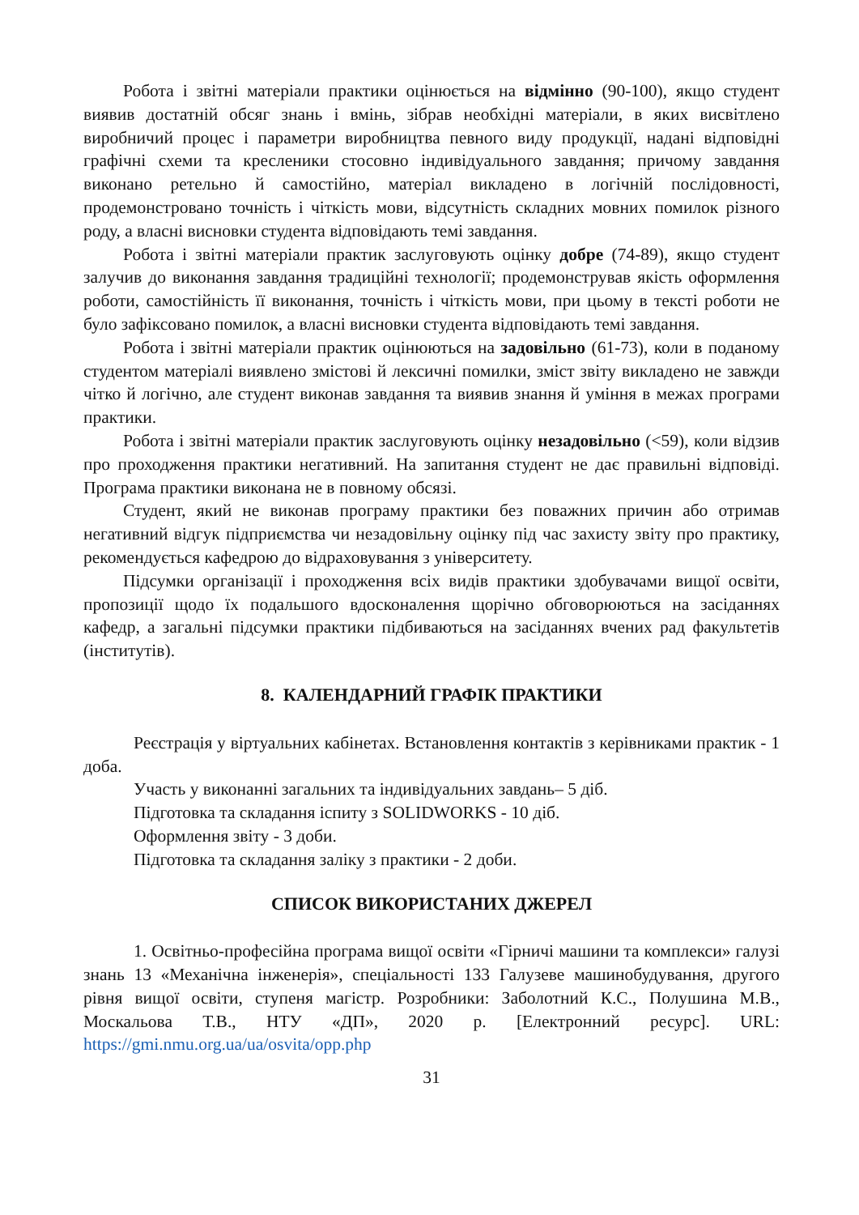Робота і звітні матеріали практики оцінюється на відмінно (90-100), якщо студент виявив достатній обсяг знань і вмінь, зібрав необхідні матеріали, в яких висвітлено виробничий процес і параметри виробництва певного виду продукції, надані відповідні графічні схеми та креслени­ки стосовно індивідуального завдання; причому завдання виконано ретельно й самостійно, матеріал викладено в логічній послідовності, продемонстровано точність і чіткість мови, відсутність складних мовних помилок різного роду, а власні висновки студента відповідають темі завдання.
Робота і звітні матеріали практик заслуговують оцінку добре (74-89), якщо студент залучив до виконання завдання традиційні технології; продемонстрував якість оформлення роботи, самостійність її виконання, точність і чіткість мови, при цьому в тексті роботи не було зафіксовано помилок, а власні висновки студента відповідають темі завдання.
Робота і звітні матеріали практик оцінюються на задовільно (61-73), коли в поданому студентом матеріалі виявлено змістові й лексичні помилки, зміст звіту викладено не завжди чітко й логічно, але студент виконав завдання та виявив знання й уміння в межах програми практики.
Робота і звітні матеріали практик заслуговують оцінку незадовільно (<59), коли відзив про проходження практики негативний. На запитання студент не дає правильні відповіді. Програма практики виконана не в повному обсязі.
Студент, який не виконав програму практики без поважних причин або отримав негативний відгук підприємства чи незадовільну оцінку під час захисту звіту про практику, рекомендується кафедрою до відраховування з університету.
Підсумки організації і проходження всіх видів практики здобувачами вищої освіти, пропозиції щодо їх подальшого вдосконалення щорічно обговорюються на засіданнях кафедр, а загальні підсумки практики підбиваються на засіданнях вчених рад факультетів (інститутів).
8. КАЛЕНДАРНИЙ ГРАФІК ПРАКТИКИ
Реєстрація у віртуальних кабінетах. Встановлення контактів з керівниками практик - 1 доба.
Участь у виконанні загальних та індивідуальних завдань– 5 діб.
Підготовка та складання іспиту з SOLIDWORKS - 10 діб.
Оформлення звіту - 3 доби.
Підготовка та складання заліку з практики - 2 доби.
СПИСОК ВИКОРИСТАНИХ ДЖЕРЕЛ
1. Освітньо-професійна програма вищої освіти «Гірничі машини та комплекси» галузі знань 13 «Механічна інженерія», спеціальності 133 Галузеве машинобудування, другого рівня вищої освіти, ступеня магістр. Розробники: Заболотний К.С., Полушина М.В., Москальова Т.В., НТУ «ДП», 2020 р. [Електронний ресурс]. URL: https://gmi.nmu.org.ua/ua/osvita/opp.php
31